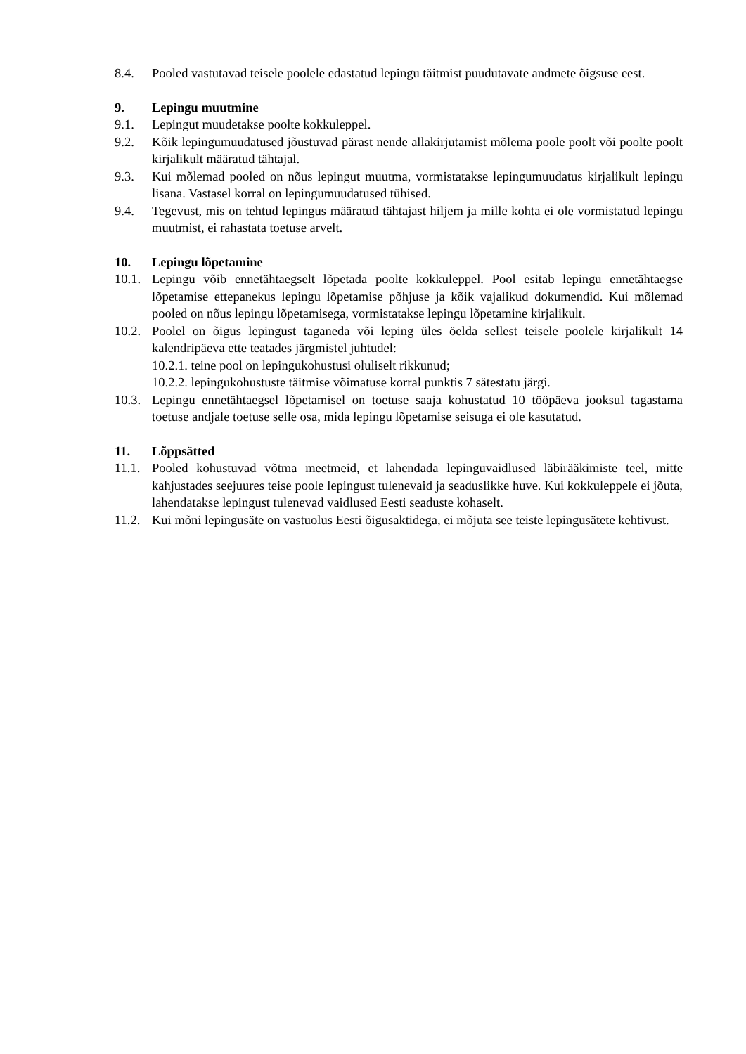8.4. Pooled vastutavad teisele poolele edastatud lepingu täitmist puudutavate andmete õigsuse eest.
9. Lepingu muutmine
9.1. Lepingut muudetakse poolte kokkuleppel.
9.2. Kõik lepingumuudatused jõustuvad pärast nende allakirjutamist mõlema poole poolt või poolte poolt kirjalikult määratud tähtajal.
9.3. Kui mõlemad pooled on nõus lepingut muutma, vormistatakse lepingumuudatus kirjalikult lepingu lisana. Vastasel korral on lepingumuudatused tühised.
9.4. Tegevust, mis on tehtud lepingus määratud tähtajast hiljem ja mille kohta ei ole vormistatud lepingu muutmist, ei rahastata toetuse arvelt.
10. Lepingu lõpetamine
10.1.
Lepingu võib ennetähtaegselt lõpetada poolte kokkuleppel. Pool esitab lepingu ennetähtaegse lõpetamise ettepanekus lepingu lõpetamise põhjuse ja kõik vajalikud dokumendid. Kui mõlemad pooled on nõus lepingu lõpetamisega, vormistatakse lepingu lõpetamine kirjalikult.
10.2.
Poolel on õigus lepingust taganeda või leping üles öelda sellest teisele poolele kirjalikult 14 kalendripäeva ette teatades järgmistel juhtudel:
10.2.1. teine pool on lepingukohustusi oluliselt rikkunud;
10.2.2. lepingukohustuste täitmise võimatuse korral punktis 7 sätestatu järgi.
10.3.
Lepingu ennetähtaegsel lõpetamisel on toetuse saaja kohustatud 10 tööpäeva jooksul tagastama toetuse andjale toetuse selle osa, mida lepingu lõpetamise seisuga ei ole kasutatud.
11. Lõppsätted
11.1.
Pooled kohustuvad võtma meetmeid, et lahendada lepinguvaidlused läbirääkimiste teel, mitte kahjustades seejuures teise poole lepingust tulenevaid ja seaduslikke huve. Kui kokkuleppele ei jõuta, lahendatakse lepingust tulenevad vaidlused Eesti seaduste kohaselt.
11.2.
Kui mõni lepingusäte on vastuolus Eesti õigusaktidega, ei mõjuta see teiste lepingusätete kehtivust.